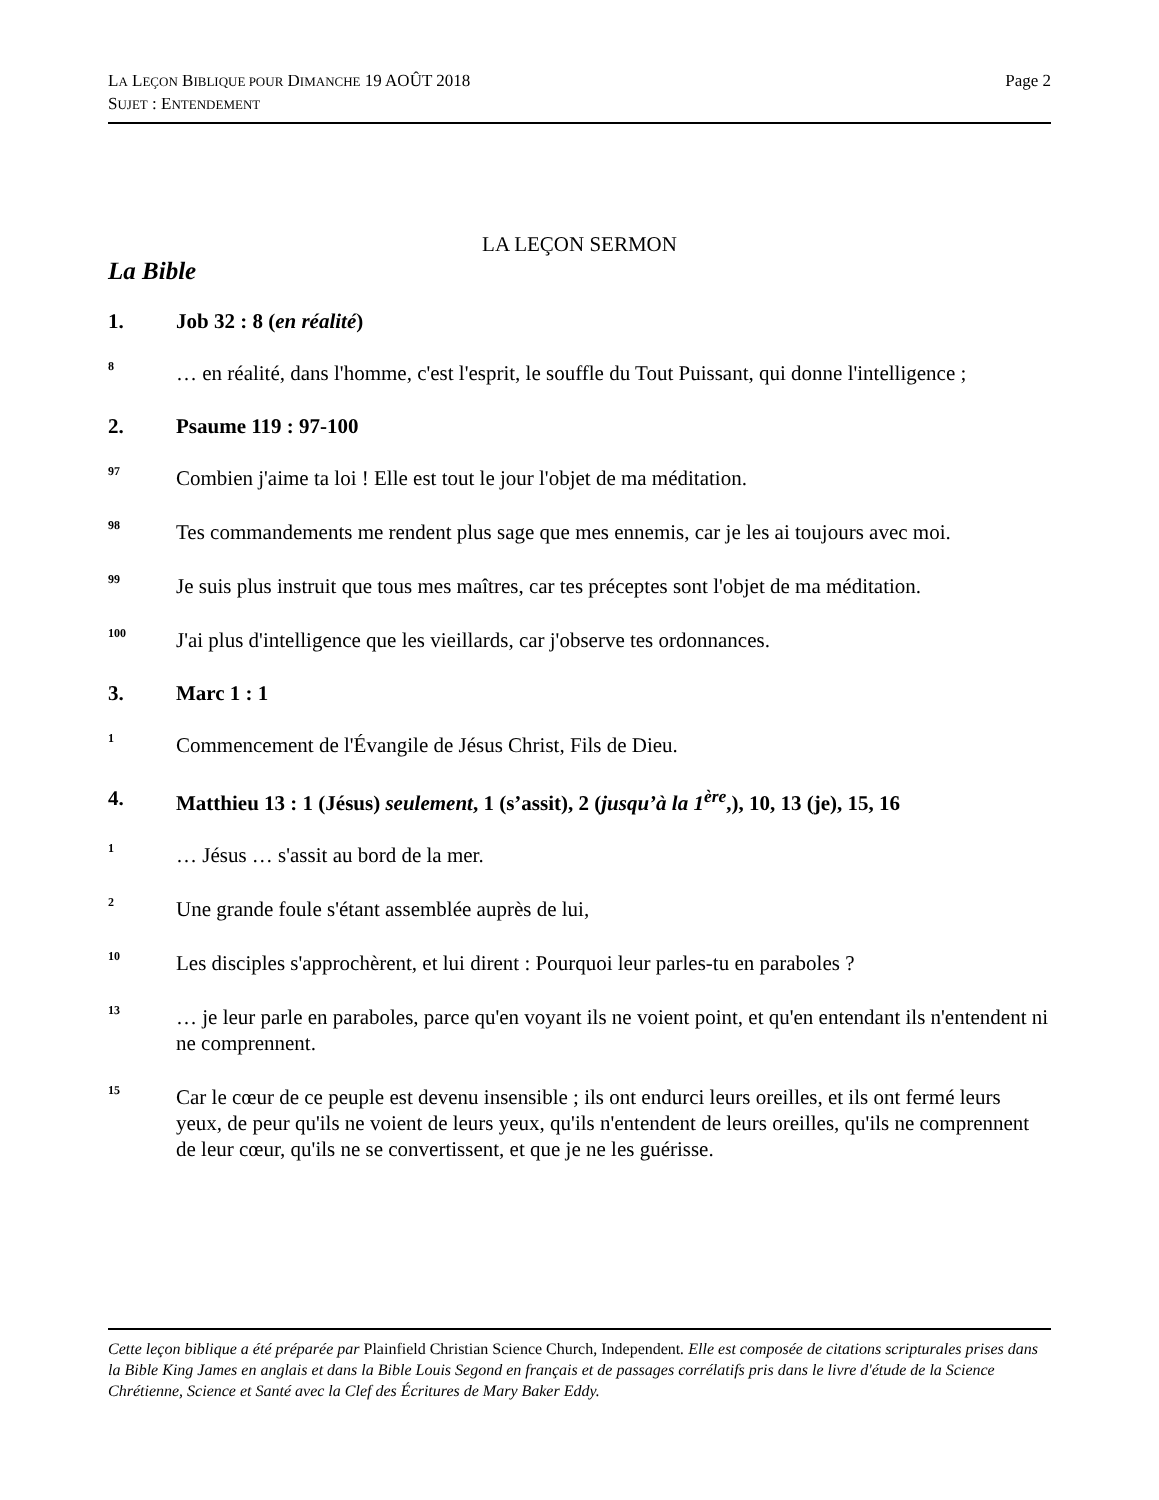Page 2 LA LEÇON BIBLIQUE POUR DIMANCHE 19 AOÛT 2018
SUJET : ENTENDEMENT
LA LEÇON SERMON
La Bible
1. Job 32 : 8 (en réalité)
<sup>8</sup> … en réalité, dans l'homme, c'est l'esprit, le souffle du Tout Puissant, qui donne l'intelligence ;
2. Psaume 119 : 97-100
<sup>97</sup> Combien j'aime ta loi ! Elle est tout le jour l'objet de ma méditation.
<sup>98</sup> Tes commandements me rendent plus sage que mes ennemis, car je les ai toujours avec moi.
<sup>99</sup> Je suis plus instruit que tous mes maîtres, car tes préceptes sont l'objet de ma méditation.
<sup>100</sup> J'ai plus d'intelligence que les vieillards, car j'observe tes ordonnances.
3. Marc 1 : 1
<sup>1</sup> Commencement de l'Évangile de Jésus Christ, Fils de Dieu.
4. Matthieu 13 : 1 (Jésus) seulement, 1 (s’assit), 2 (jusqu’à la 1<sup>ère</sup>,), 10, 13 (je), 15, 16
<sup>1</sup> … Jésus … s'assit au bord de la mer.
<sup>2</sup> Une grande foule s'étant assemblée auprès de lui,
<sup>10</sup> Les disciples s'approchèrent, et lui dirent : Pourquoi leur parles-tu en paraboles ?
<sup>13</sup> … je leur parle en paraboles, parce qu'en voyant ils ne voient point, et qu'en entendant ils n'entendent ni ne comprennent.
<sup>15</sup> Car le cœur de ce peuple est devenu insensible ; ils ont endurci leurs oreilles, et ils ont fermé leurs yeux, de peur qu'ils ne voient de leurs yeux, qu'ils n'entendent de leurs oreilles, qu'ils ne comprennent de leur cœur, qu'ils ne se convertissent, et que je ne les guérisse.
Cette leçon biblique a été préparée par Plainfield Christian Science Church, Independent. Elle est composée de citations scripturales prises dans la Bible King James en anglais et dans la Bible Louis Segond en français et de passages corrélatifs pris dans le livre d'étude de la Science Chrétienne, Science et Santé avec la Clef des Écritures de Mary Baker Eddy.